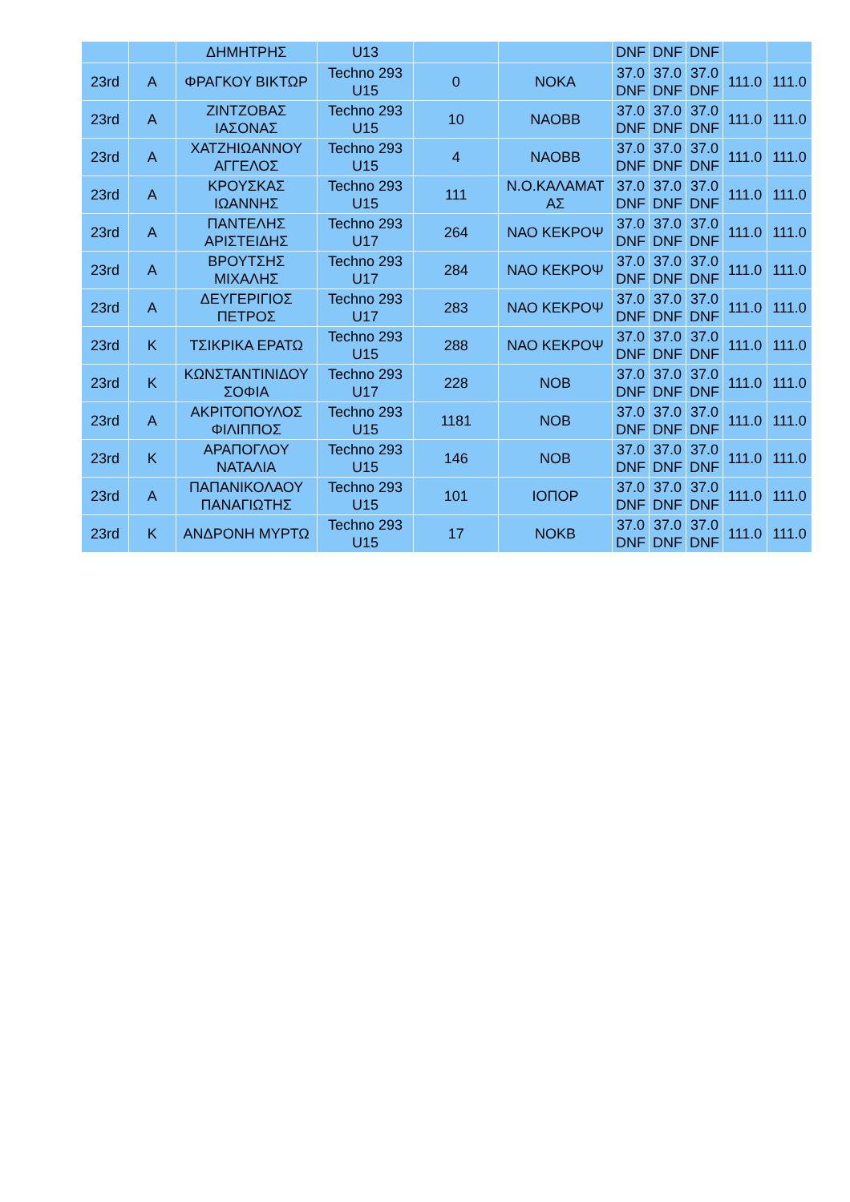| | | ΔΗΜΗΤΡΗΣ | U13 | | | DNF | DNF | DNF | | |
| 23rd | A | ΦΡΑΓΚΟΥ ΒΙΚΤΩΡ | Techno 293 U15 | 0 | ΝΟΚΑ | 37.0 DNF | 37.0 DNF | 37.0 DNF | 111.0 | 111.0 |
| 23rd | A | ΖΙΝΤΖΟΒΑΣ ΙΑΣΟΝΑΣ | Techno 293 U15 | 10 | ΝΑΟΒΒ | 37.0 DNF | 37.0 DNF | 37.0 DNF | 111.0 | 111.0 |
| 23rd | A | ΧΑΤΖΗΙΩΑΝΝΟΥ ΑΓΓΕΛΟΣ | Techno 293 U15 | 4 | ΝΑΟΒΒ | 37.0 DNF | 37.0 DNF | 37.0 DNF | 111.0 | 111.0 |
| 23rd | A | ΚΡΟΥΣΚΑΣ ΙΩΑΝΝΗΣ | Techno 293 U15 | 111 | Ν.Ο.ΚΑΛΑΜΑΤ ΑΣ | 37.0 DNF | 37.0 DNF | 37.0 DNF | 111.0 | 111.0 |
| 23rd | A | ΠΑΝΤΕΛΗΣ ΑΡΙΣΤΕΙΔΗΣ | Techno 293 U17 | 264 | ΝΑΟ ΚΕΚΡΟΨ | 37.0 DNF | 37.0 DNF | 37.0 DNF | 111.0 | 111.0 |
| 23rd | A | ΒΡΟΥΤΣΗΣ ΜΙΧΑΛΗΣ | Techno 293 U17 | 284 | ΝΑΟ ΚΕΚΡΟΨ | 37.0 DNF | 37.0 DNF | 37.0 DNF | 111.0 | 111.0 |
| 23rd | A | ΔΕΥΓΕΡΙΓΙΟΣ ΠΕΤΡΟΣ | Techno 293 U17 | 283 | ΝΑΟ ΚΕΚΡΟΨ | 37.0 DNF | 37.0 DNF | 37.0 DNF | 111.0 | 111.0 |
| 23rd | K | ΤΣΙΚΡΙΚΑ ΕΡΑΤΩ | Techno 293 U15 | 288 | ΝΑΟ ΚΕΚΡΟΨ | 37.0 DNF | 37.0 DNF | 37.0 DNF | 111.0 | 111.0 |
| 23rd | K | ΚΩΝΣΤΑΝΤΙΝΙΔΟΥ ΣΟΦΙΑ | Techno 293 U17 | 228 | ΝΟΒ | 37.0 DNF | 37.0 DNF | 37.0 DNF | 111.0 | 111.0 |
| 23rd | A | ΑΚΡΙΤΟΠΟΥΛΟΣ ΦΙΛΙΠΠΟΣ | Techno 293 U15 | 1181 | ΝΟΒ | 37.0 DNF | 37.0 DNF | 37.0 DNF | 111.0 | 111.0 |
| 23rd | K | ΑΡΑΠΟΓΛΟΥ ΝΑΤΑΛΙΑ | Techno 293 U15 | 146 | ΝΟΒ | 37.0 DNF | 37.0 DNF | 37.0 DNF | 111.0 | 111.0 |
| 23rd | A | ΠΑΠΑΝΙΚΟΛΑΟΥ ΠΑΝΑΓΙΩΤΗΣ | Techno 293 U15 | 101 | ΙΟΠΟΡ | 37.0 DNF | 37.0 DNF | 37.0 DNF | 111.0 | 111.0 |
| 23rd | K | ΑΝΔΡΟΝΗ ΜΥΡΤΩ | Techno 293 U15 | 17 | ΝΟΚΒ | 37.0 DNF | 37.0 DNF | 37.0 DNF | 111.0 | 111.0 |